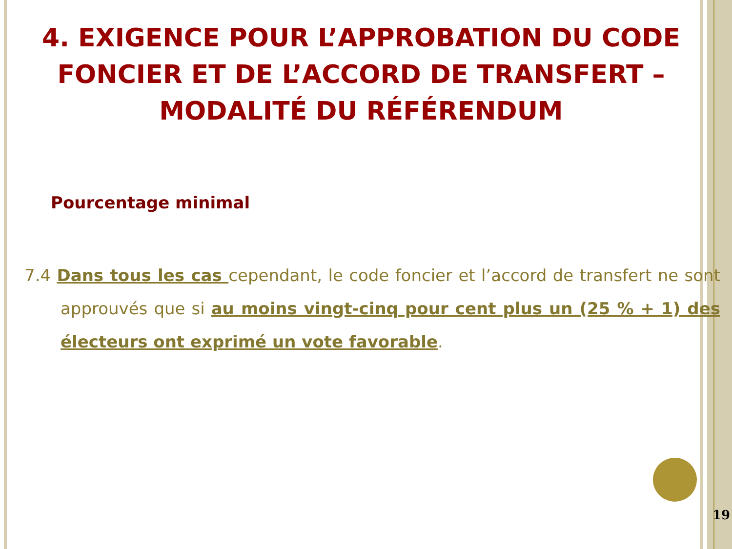4. EXIGENCE POUR L’APPROBATION DU CODE FONCIER ET DE L’ACCORD DE TRANSFERT – MODALITÉ DU RÉFÉRENDUM
Pourcentage minimal
7.4 Dans tous les cas cependant, le code foncier et l’accord de transfert ne sont approuvés que si au moins vingt-cinq pour cent plus un (25 % + 1) des électeurs ont exprimé un vote favorable.
19